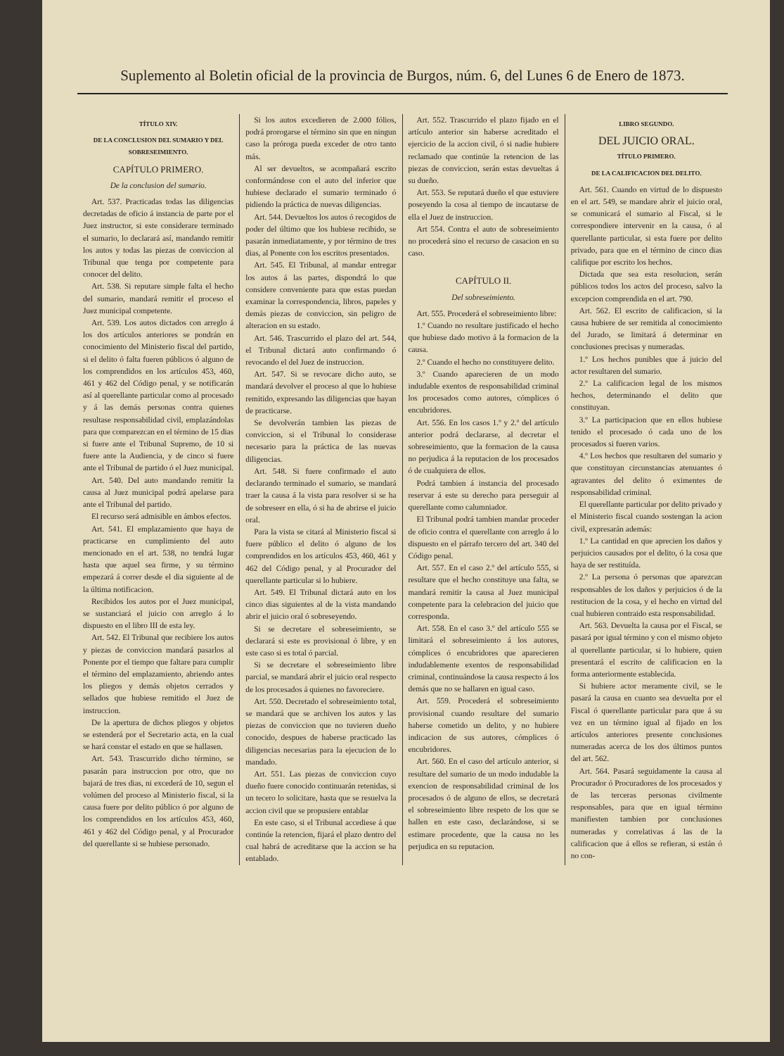Suplemento al Boletin oficial de la provincia de Burgos, núm. 6, del Lunes 6 de Enero de 1873.
TÍTULO XIV.
DE LA CONCLUSION DEL SUMARIO Y DEL SOBRESEIMIENTO.
CAPÍTULO PRIMERO.
De la conclusion del sumario.
Art. 537. Practicadas todas las diligencias decretadas de oficio á instancia de parte por el Juez instructor, si este considerare terminado el sumario, lo declarará así, mandando remitir los autos y todas las piezas de conviccion al Tribunal que tenga por competente para conocer del delito.
Art. 538. Si reputare simple falta el hecho del sumario, mandará remitir el proceso el Juez municipal competente.
Art. 539. Los autos dictados con arreglo á los dos artículos anteriores se pondrán en conocimiento del Ministerio fiscal del partido, si el delito ó falta fueren públicos ó alguno de los comprendidos en los artículos 453, 460, 461 y 462 del Código penal, y se notificarán así al querellante particular como al procesado y á las demás personas contra quienes resultase responsabilidad civil, emplazándolas para que comparezcan en el término de 15 dias si fuere ante el Tribunal Supremo, de 10 si fuere ante la Audiencia, y de cinco si fuere ante el Tribunal de partido ó el Juez municipal.
Art. 540. Del auto mandando remitir la causa al Juez municipal podrá apelarse para ante el Tribunal del partido.
El recurso será admisible en ámbos efectos.
Art. 541. El emplazamiento que haya de practicarse en cumplimiento del auto mencionado en el art. 538, no tendrá lugar hasta que aquel sea firme, y su término empezará á correr desde el dia siguiente al de la última notificacion.
Recibidos los autos por el Juez municipal, se sustanciará el juicio con arreglo á lo dispuesto en el libro III de esta ley.
Art. 542. El Tribunal que recibiere los autos y piezas de conviccion mandará pasarlos al Ponente por el tiempo que faltare para cumplir el término del emplazamiento, abriendo antes los pliegos y demás objetos cerrados y sellados que hubiese remitido el Juez de instruccion.
De la apertura de dichos pliegos y objetos se estenderá por el Secretario acta, en la cual se hará constar el estado en que se hallasen.
Art. 543. Trascurrido dicho término, se pasarán para instruccion por otro, que no bajará de tres dias, ni excederá de 10, segun el volúmen del proceso al Ministerio fiscal, si la causa fuere por delito público ó por alguno de los comprendidos en los artículos 453, 460, 461 y 462 del Código penal, y al Procurador del querellante si se hubiese personado.
Si los autos excedieren de 2.000 fólios, podrá prorogarse el término sin que en ningun caso la próroga pueda exceder de otro tanto más.
Al ser devueltos, se acompañará escrito conformándose con el auto del inferior que hubiese declarado el sumario terminado ó pidiendo la práctica de nuevas diligencias.
Art. 544. Devueltos los autos ó recogidos de poder del último que los hubiese recibido, se pasarán inmediatamente, y por término de tres dias, al Ponente con los escritos presentados.
Art. 545. El Tribunal, al mandar entregar los autos á las partes, dispondrá lo que considere conveniente para que estas puedan examinar la correspondencia, libros, papeles y demás piezas de conviccion, sin peligro de alteracion en su estado.
Art. 546. Trascurrido el plazo del art. 544, el Tribunal dictará auto confirmando ó revocando el del Juez de instruccion.
Art. 547. Si se revocare dicho auto, se mandará devolver el proceso al que lo hubiese remitido, expresando las diligencias que hayan de practicarse.
Se devolverán tambien las piezas de conviccion, si el Tribunal lo considerase necesario para la práctica de las nuevas diligencias.
Art. 548. Si fuere confirmado el auto declarando terminado el sumario, se mandará traer la causa á la vista para resolver si se ha de sobreseer en ella, ó si ha de abrirse el juicio oral.
Para la vista se citará al Ministerio fiscal si fuere público el delito ó alguno de los comprendidos en los artículos 453, 460, 461 y 462 del Código penal, y al Procurador del querellante particular si lo hubiere.
Art. 549. El Tribunal dictará auto en los cinco dias siguientes al de la vista mandando abrir el juicio oral ó sobreseyendo.
Si se decretare el sobreseimiento, se declarará si este es provisional ó libre, y en este caso si es total ó parcial.
Si se decretare el sobreseimiento libre parcial, se mandará abrir el juicio oral respecto de los procesados á quienes no favoreciere.
Art. 550. Decretado el sobreseimiento total, se mandará que se archiven los autos y las piezas de conviccion que no tuvieren dueño conocido, despues de haberse practicado las diligencias necesarias para la ejecucion de lo mandado.
Art. 551. Las piezas de conviccion cuyo dueño fuere conocido continuarán retenidas, si un tecero lo solicitare, hasta que se resuelva la accion civil que se propusiere entablar
En este caso, si el Tribunal accediese á que continúe la retencion, fijará el plazo dentro del cual habrá de acreditarse que la accion se ha entablado.
Art. 552. Trascurrido el plazo fijado en el artículo anterior sin haberse acreditado el ejercicio de la accion civil, ó si nadie hubiere reclamado que continúe la retencion de las piezas de conviccion, serán estas devueltas á su dueño.
Art. 553. Se reputará dueño el que estuviere poseyendo la cosa al tiempo de incautarse de ella el Juez de instruccion.
Art 554. Contra el auto de sobreseimiento no procederá sino el recurso de casacion en su caso.
CAPÍTULO II.
Del sobreseimiento.
Art. 555. Procederá el sobreseimiento libre:
1.º Cuando no resultare justificado el hecho que hubiese dado motivo á la formacion de la causa.
2.º Cuando el hecho no constituyere delito.
3.º Cuando aparecieren de un modo indudable exentos de responsabilidad criminal los procesados como autores, cómplices ó encubridores.
Art. 556. En los casos 1.º y 2.º del artículo anterior podrá declararse, al decretar el sobreseimiento, que la formacion de la causa no perjudica á la reputacion de los procesados ó de cualquiera de ellos.
Podrá tambien á instancia del procesado reservar á este su derecho para perseguir al querellante como calumniador.
El Tribunal podrá tambien mandar proceder de oficio contra el querellante con arreglo á lo dispuesto en el párrafo tercero del art. 340 del Código penal.
Art. 557. En el caso 2.º del artículo 555, si resultare que el hecho constituye una falta, se mandará remitir la causa al Juez municipal competente para la celebracion del juicio que corresponda.
Art. 558. En el caso 3.º del artículo 555 se limitará el sobreseimiento á los autores, cómplices ó encubridores que aparecieren indudablemente exentos de responsabilidad criminal, continuándose la causa respecto á los demás que no se hallaren en igual caso.
Art. 559. Procederá el sobreseimiento provisional cuando resultare del sumario haberse cometido un delito, y no hubiere indicacion de sus autores, cómplices ó encubridores.
Art. 560. En el caso del artículo anterior, si resultare del sumario de un modo indudable la exencion de responsabilidad criminal de los procesados ó de alguno de ellos, se decretará el sobreseimiento libre respeto de los que se hallen en este caso, declarándose, si se estimare procedente, que la causa no les perjudica en su reputacion.
LIBRO SEGUNDO.
DEL JUICIO ORAL.
TÍTULO PRIMERO.
DE LA CALIFICACION DEL DELITO.
Art. 561. Cuando en virtud de lo dispuesto en el art. 549, se mandare abrir el juicio oral, se comunicará el sumario al Fiscal, si le correspondiere intervenir en la causa, ó al querellante particular, si esta fuere por delito privado, para que en el término de cinco dias califique por escrito los hechos.
Dictada que sea esta resolucion, serán públicos todos los actos del proceso, salvo la excepcion comprendida en el art. 790.
Art. 562. El escrito de calificacion, si la causa hubiere de ser remitida al conocimiento del Jurado, se limitará á determinar en conclusiones precisas y numeradas.
1.º Los hechos punibles que á juicio del actor resultaren del sumario.
2.º La calificacion legal de los mismos hechos, determinando el delito que constituyan.
3.º La participacion que en ellos hubiese tenido el procesado ó cada uno de los procesados si fueren varios.
4.º Los hechos que resultaren del sumario y que constituyan circunstancias atenuantes ó agravantes del delito ó eximentes de responsabilidad criminal.
El querellante particular por delito privado y el Ministerio fiscal cuando sostengan la acion civil, expresarán además:
1.º La cantidad en que aprecien los daños y perjuicios causados por el delito, ó la cosa que haya de ser restituída.
2.º La persona ó personas que aparezcan responsables de los daños y perjuicios ó de la restitucion de la cosa, y el hecho en virtud del cual hubieren contraido esta responsabilidad.
Art. 563. Devuelta la causa por el Fiscal, se pasará por igual término y con el mismo objeto al querellante particular, si lo hubiere, quien presentará el escrito de calificacion en la forma anteriormente establecida.
Si hubiere actor meramente civil, se le pasará la causa en cuanto sea devuelta por el Fiscal ó querellante particular para que á su vez en un término igual al fijado en los artículos anteriores presente conclusiones numeradas acerca de los dos últimos puntos del art. 562.
Art. 564. Pasará seguidamente la causa al Procurador ó Procuradores de los procesados y de las terceras personas civilmente responsables, para que en igual término manifiesten tambien por conclusiones numeradas y correlativas á las de la calificacion que á ellos se refieran, si están ó no con-